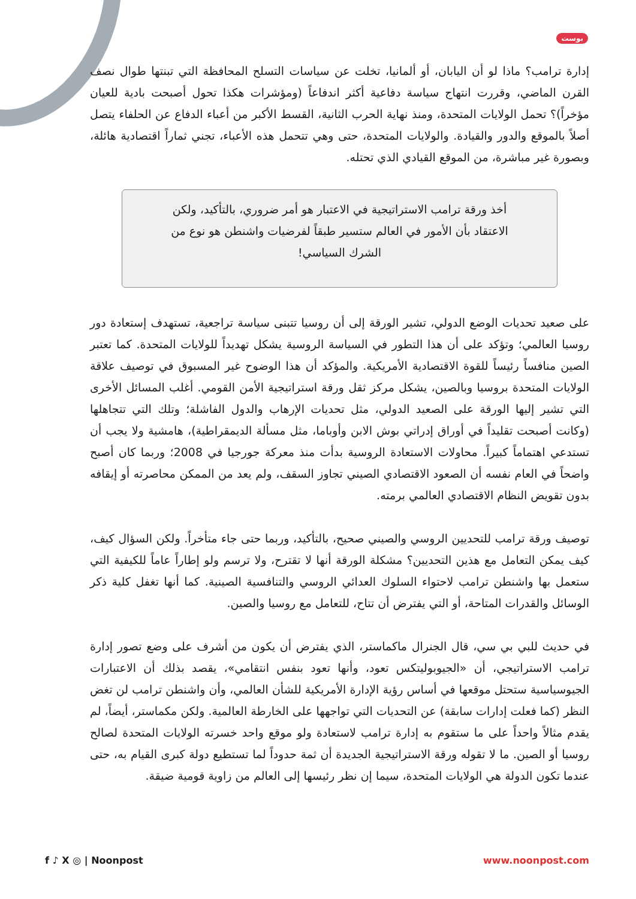بوست
إدارة ترامب؟ ماذا لو أن اليابان، أو ألمانيا، تخلت عن سياسات التسلح المحافظة التي تبنتها طوال نصف القرن الماضي، وقررت انتهاج سياسة دفاعية أكثر اندفاعاً (ومؤشرات هكذا تحول أصبحت بادية للعيان مؤخراً)؟ تحمل الولايات المتحدة، ومنذ نهاية الحرب الثانية، القسط الأكبر من أعباء الدفاع عن الحلفاء يتصل أصلاً بالموقع والدور والقيادة. والولايات المتحدة، حتى وهي تتحمل هذه الأعباء، تجني ثماراً اقتصادية هائلة، وبصورة غير مباشرة، من الموقع القيادي الذي تحتله.
أخذ ورقة ترامب الاستراتيجية في الاعتبار هو أمر ضروري، بالتأكيد، ولكن الاعتقاد بأن الأمور في العالم ستسير طبقاً لفرضيات واشنطن هو نوع من الشرك السياسي!
على صعيد تحديات الوضع الدولي، تشير الورقة إلى أن روسيا تتبنى سياسة تراجعية، تستهدف إستعادة دور روسيا العالمي؛ وتؤكد على أن هذا التطور في السياسة الروسية يشكل تهديداً للولايات المتحدة. كما تعتبر الصين منافساً رئيساً للقوة الاقتصادية الأمريكية. والمؤكد أن هذا الوضوح غير المسبوق في توصيف علاقة الولايات المتحدة بروسيا وبالصين، يشكل مركز ثقل ورقة استراتيجية الأمن القومي. أغلب المسائل الأخرى التي تشير إليها الورقة على الصعيد الدولي، مثل تحديات الإرهاب والدول الفاشلة؛ وتلك التي تتجاهلها (وكانت أصبحت تقليداً في أوراق إدراتي بوش الابن وأوباما، مثل مسألة الديمقراطية)، هامشية ولا يجب أن تستدعي اهتماماً كبيراً. محاولات الاستعادة الروسية بدأت منذ معركة جورجيا في 2008؛ وربما كان أصبح واضحاً في العام نفسه أن الصعود الاقتصادي الصيني تجاوز السقف، ولم يعد من الممكن محاصرته أو إيقافه بدون تقويض النظام الاقتصادي العالمي برمته.
توصيف ورقة ترامب للتحديين الروسي والصيني صحيح، بالتأكيد، وربما حتى جاء متأخراً. ولكن السؤال كيف، كيف يمكن التعامل مع هذين التحديين؟ مشكلة الورقة أنها لا تقترح، ولا ترسم ولو إطاراً عاماً للكيفية التي ستعمل بها واشنطن ترامب لاحتواء السلوك العدائي الروسي والتنافسية الصينية. كما أنها تغفل كلية ذكر الوسائل والقدرات المتاحة، أو التي يفترض أن تتاح، للتعامل مع روسيا والصين.
في حديث للبي بي سي، قال الجنرال ماكماستر، الذي يفترض أن يكون من أشرف على وضع تصور إدارة ترامب الاستراتيجي، أن «الجيوبوليتكس تعود، وأنها تعود بنفس انتقامي»، يقصد بذلك أن الاعتبارات الجيوسياسية ستحتل موقعها في أساس رؤية الإدارة الأمريكية للشأن العالمي، وأن واشنطن ترامب لن تغض النظر (كما فعلت إدارات سابقة) عن التحديات التي تواجهها على الخارطة العالمية. ولكن مكماستر، أيضاً، لم يقدم مثالاً واحداً على ما ستقوم به إدارة ترامب لاستعادة ولو موقع واحد خسرته الولايات المتحدة لصالح روسيا أو الصين. ما لا تقوله ورقة الاستراتيجية الجديدة أن ثمة حدوداً لما تستطيع دولة كبرى القيام به، حتى عندما تكون الدولة هي الولايات المتحدة، سيما إن نظر رئيسها إلى العالم من زاوية قومية ضيقة.
f ♪ X ◎ | Noonpost www.noonpost.com